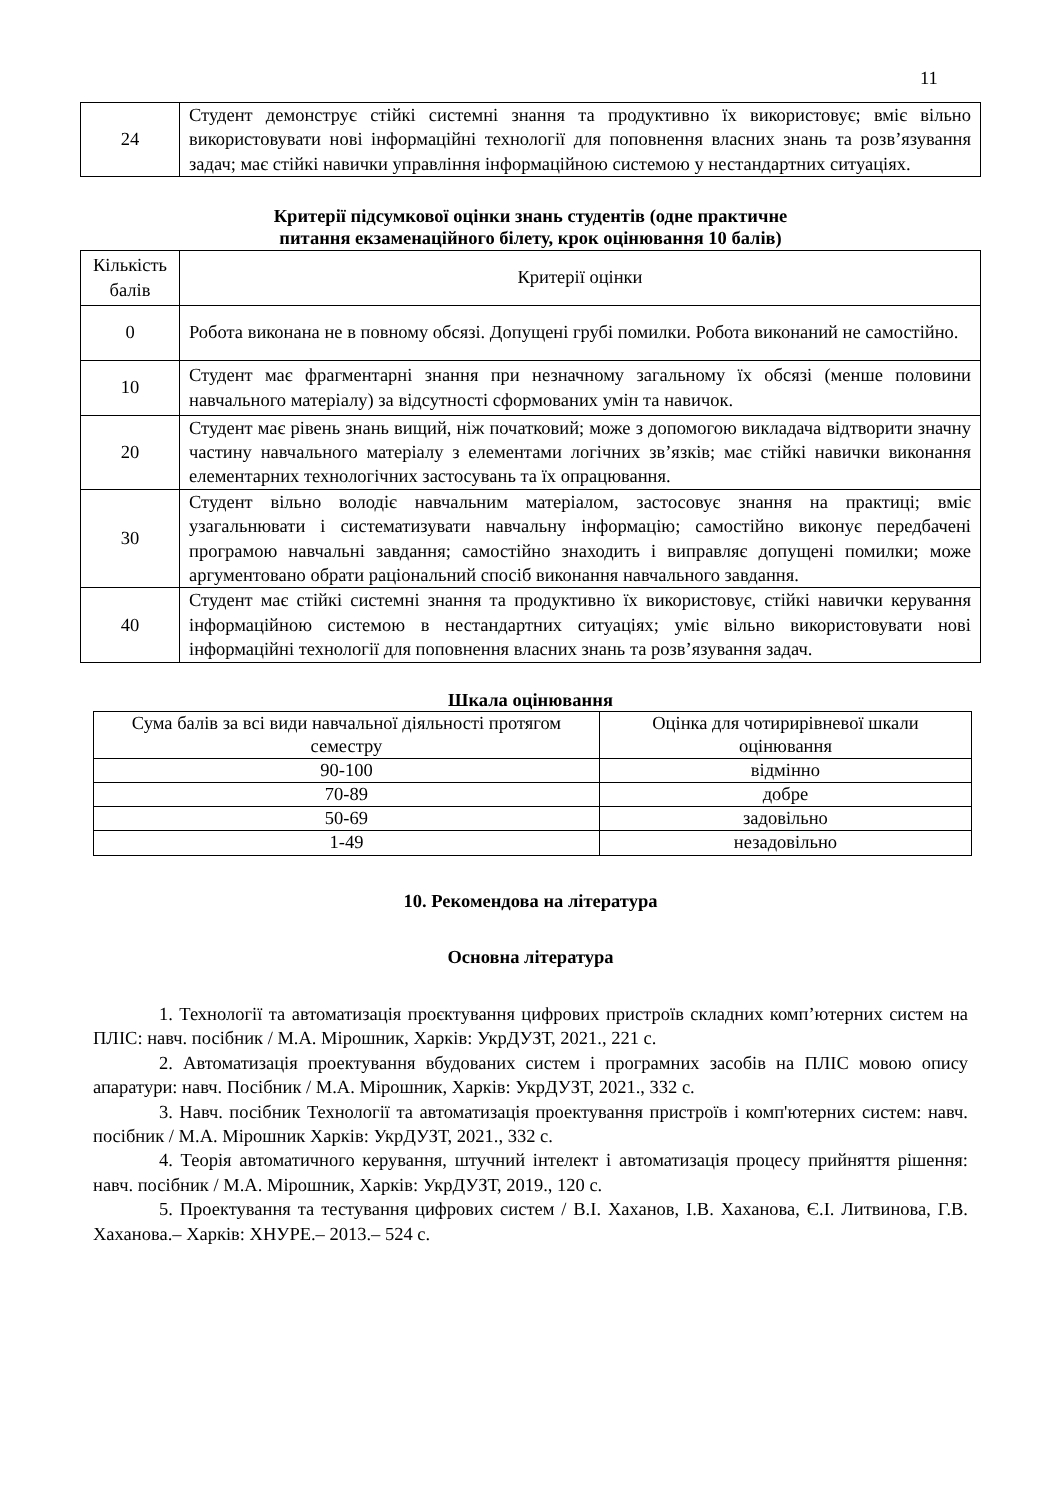11
| 24 | Студент демонструє стійкі системні знання та продуктивно їх використовує; вміє вільно використовувати нові інформаційні технології для поповнення власних знань та розв’язування задач; має стійкі навички управління інформаційною системою у нестандартних ситуаціях. |
Критерії підсумкової оцінки знань студентів (одне практичне
питання екзаменаційного білету, крок оцінювання 10 балів)
| Кількість балів | Критерії оцінки |
| --- | --- |
| 0 | Робота виконана не в повному обсязі. Допущені грубі помилки. Робота виконаний не самостійно. |
| 10 | Студент має фрагментарні знання при незначному загальному їх обсязі (менше половини навчального матеріалу) за відсутності сформованих умін та навичок. |
| 20 | Студент має рівень знань вищий, ніж початковий; може з допомогою викладача відтворити значну частину навчального матеріалу з елементами логічних зв’язків; має стійкі навички виконання елементарних технологічних застосувань та їх опрацювання. |
| 30 | Студент вільно володіє навчальним матеріалом, застосовує знання на практиці; вміє узагальнювати і систематизувати навчальну інформацію; самостійно виконує передбачені програмою навчальні завдання; самостійно знаходить і виправляє допущені помилки; може аргументовано обрати раціональний спосіб виконання навчального завдання. |
| 40 | Студент має стійкі системні знання та продуктивно їх використовує, стійкі навички керування інформаційною системою в нестандартних ситуаціях; уміє вільно використовувати нові інформаційні технології для поповнення власних знань та розв’язування задач. |
Шкала оцінювання
| Сума балів за всі види навчальної діяльності протягом семестру | Оцінка для чотирирівневої шкали оцінювання |
| --- | --- |
| 90-100 | відмінно |
| 70-89 | добре |
| 50-69 | задовільно |
| 1-49 | незадовільно |
10. Рекомендова на література
Основна література
1. Технології та автоматизація проєктування цифрових пристроїв складних комп’ютерних систем на ПЛІС: навч. посібник / М.А. Мірошник, Харків: УкрДУЗТ, 2021., 221 с.
2. Автоматизація проектування вбудованих систем і програмних засобів на ПЛІС мовою опису апаратури: навч. Посібник / М.А. Мірошник, Харків: УкрДУЗТ, 2021., 332 с.
3. Навч. посібник Технології та автоматизація проектування пристроїв і комп'ютерних систем: навч. посібник / М.А. Мірошник Харків: УкрДУЗТ, 2021., 332 с.
4. Теорія автоматичного керування, штучний інтелект і автоматизація процесу прийняття рішення: навч. посібник / М.А. Мірошник, Харків: УкрДУЗТ, 2019., 120 с.
5. Проектування та тестування цифрових систем / В.І. Хаханов, І.В. Хаханова, Є.І. Литвинова, Г.В. Хаханова.– Харків: ХНУРЕ.– 2013.– 524 с.